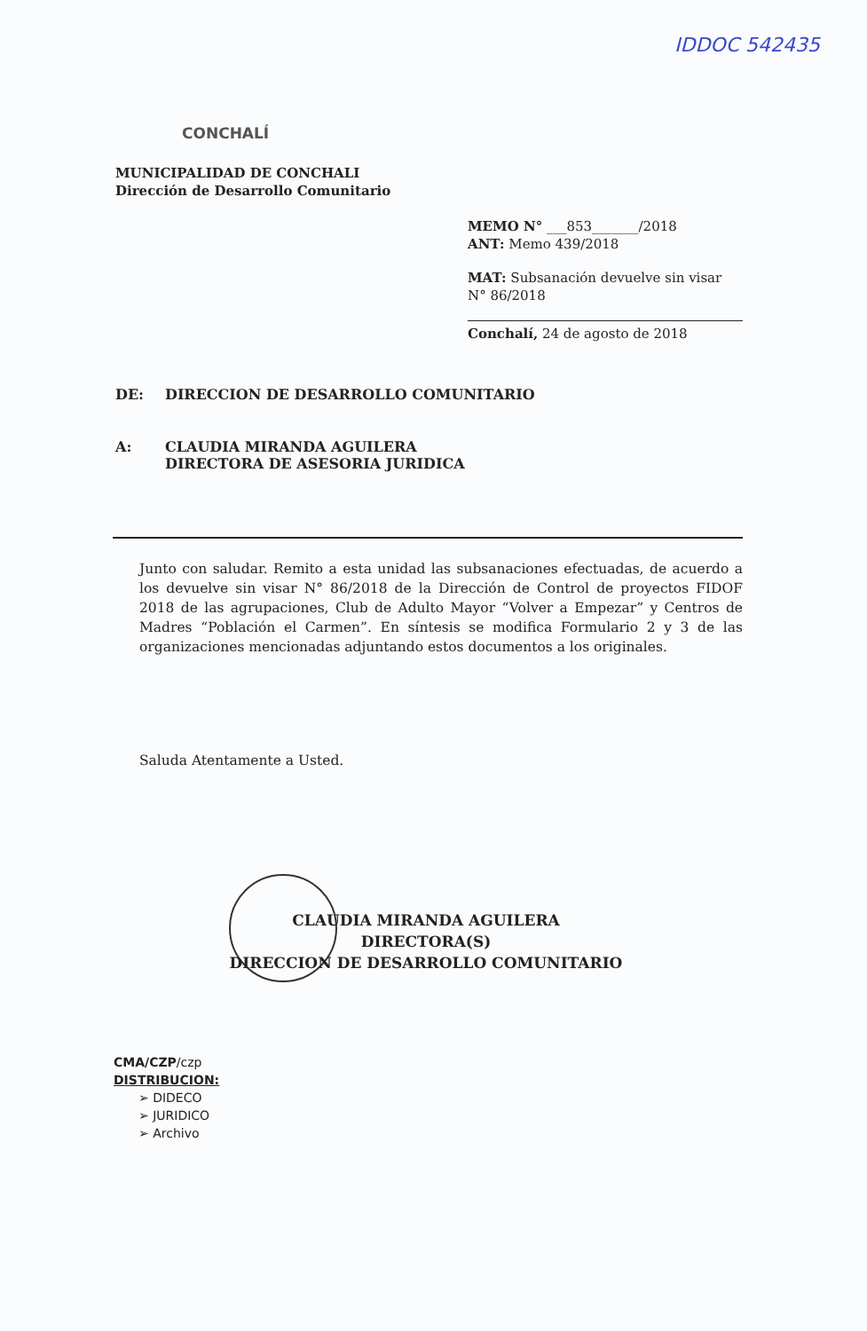IDDOC 542435
CONCHALÍ
MUNICIPALIDAD DE CONCHALI
Dirección de Desarrollo Comunitario
MEMO N° ___853_______/2018
ANT: Memo 439/2018
MAT: Subsanación devuelve sin visar N° 86/2018
Conchalí, 24 de agosto de 2018
DE: DIRECCION DE DESARROLLO COMUNITARIO
A: CLAUDIA MIRANDA AGUILERA
DIRECTORA DE ASESORIA JURIDICA
Junto con saludar. Remito a esta unidad las subsanaciones efectuadas, de acuerdo a los devuelve sin visar N° 86/2018 de la Dirección de Control de proyectos FIDOF 2018 de las agrupaciones, Club de Adulto Mayor “Volver a Empezar” y Centros de Madres “Población el Carmen”. En síntesis se modifica Formulario 2 y 3 de las organizaciones mencionadas adjuntando estos documentos a los originales.
Saluda Atentamente a Usted.
CLAUDIA MIRANDA AGUILERA
DIRECTORA(S)
DIRECCION DE DESARROLLO COMUNITARIO
CMA/CZP/czp
DISTRIBUCION:
➢ DIDECO
➢ JURIDICO
➢ Archivo